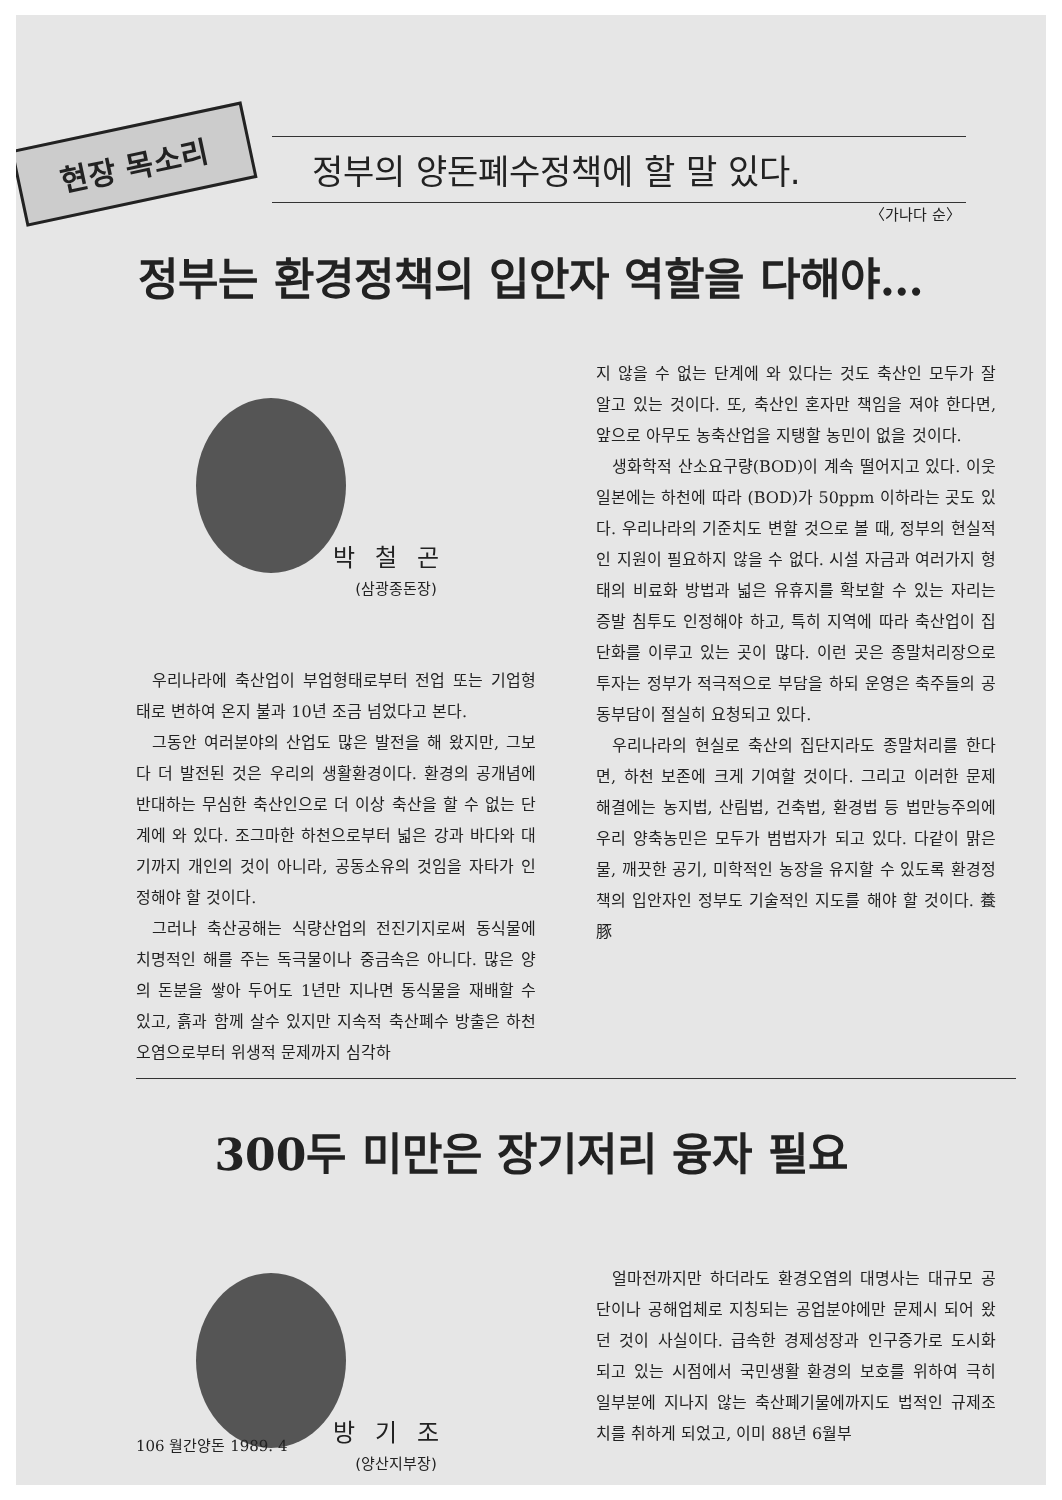현장 목소리
정부의 양돈폐수정책에 할 말 있다.
〈가나다 순〉
정부는 환경정책의 입안자 역할을 다해야…
박철곤
(삼광종돈장)
우리나라에 축산업이 부업형태로부터 전업 또는 기업형태로 변하여 온지 불과 10년 조금 넘었다고 본다.
그동안 여러분야의 산업도 많은 발전을 해 왔지만, 그보다 더 발전된 것은 우리의 생활환경이다. 환경의 공개념에 반대하는 무심한 축산인으로 더 이상 축산을 할 수 없는 단계에 와 있다. 조그마한 하천으로부터 넓은 강과 바다와 대기까지 개인의 것이 아니라, 공동소유의 것임을 자타가 인정해야 할 것이다.
그러나 축산공해는 식량산업의 전진기지로써 동식물에 치명적인 해를 주는 독극물이나 중금속은 아니다. 많은 양의 돈분을 쌓아 두어도 1년만 지나면 동식물을 재배할 수 있고, 흙과 함께 살수 있지만 지속적 축산폐수 방출은 하천 오염으로부터 위생적 문제까지 심각하
지 않을 수 없는 단계에 와 있다는 것도 축산인 모두가 잘 알고 있는 것이다. 또, 축산인 혼자만 책임을 져야 한다면, 앞으로 아무도 농축산업을 지탱할 농민이 없을 것이다.
생화학적 산소요구량(BOD)이 계속 떨어지고 있다. 이웃 일본에는 하천에 따라 (BOD)가 50ppm 이하라는 곳도 있다. 우리나라의 기준치도 변할 것으로 볼 때, 정부의 현실적인 지원이 필요하지 않을 수 없다. 시설 자금과 여러가지 형태의 비료화 방법과 넓은 유휴지를 확보할 수 있는 자리는 증발 침투도 인정해야 하고, 특히 지역에 따라 축산업이 집단화를 이루고 있는 곳이 많다. 이런 곳은 종말처리장으로 투자는 정부가 적극적으로 부담을 하되 운영은 축주들의 공동부담이 절실히 요청되고 있다.
우리나라의 현실로 축산의 집단지라도 종말처리를 한다면, 하천 보존에 크게 기여할 것이다. 그리고 이러한 문제 해결에는 농지법, 산림법, 건축법, 환경법 등 법만능주의에 우리 양축농민은 모두가 범법자가 되고 있다. 다같이 맑은물, 깨끗한 공기, 미학적인 농장을 유지할 수 있도록 환경정책의 입안자인 정부도 기술적인 지도를 해야 할 것이다. 養豚
300두 미만은 장기저리 융자 필요
방기조
(양산지부장)
얼마전까지만 하더라도 환경오염의 대명사는 대규모 공단이나 공해업체로 지칭되는 공업분야에만 문제시 되어 왔던 것이 사실이다. 급속한 경제성장과 인구증가로 도시화 되고 있는 시점에서 국민생활 환경의 보호를 위하여 극히 일부분에 지나지 않는 축산폐기물에까지도 법적인 규제조치를 취하게 되었고, 이미 88년 6월부
106 월간양돈 1989. 4